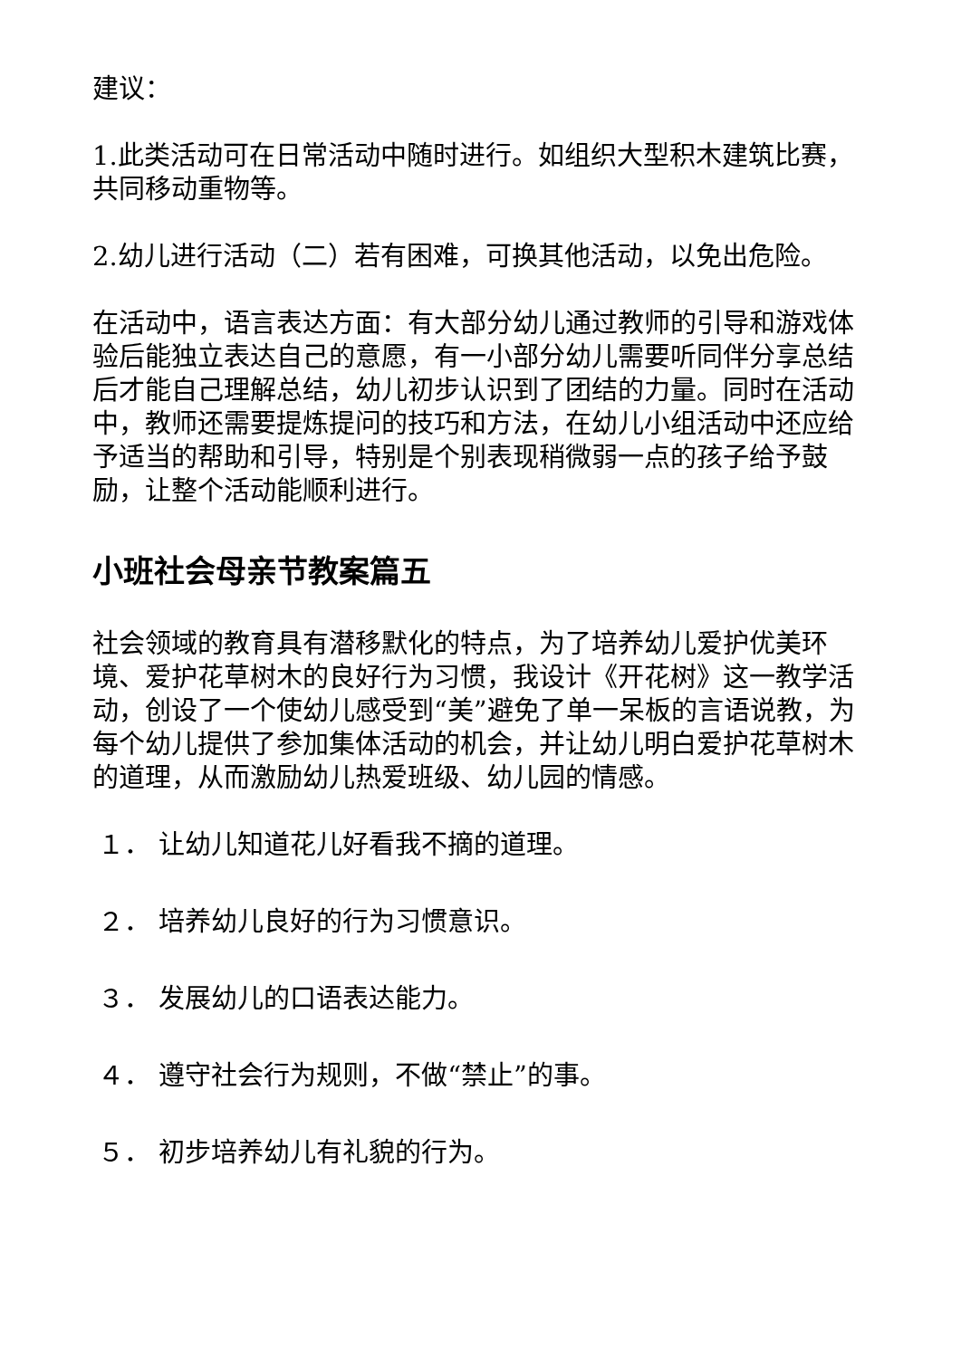建议：
1.此类活动可在日常活动中随时进行。如组织大型积木建筑比赛，共同移动重物等。
2.幼儿进行活动（二）若有困难，可换其他活动，以免出危险。
在活动中，语言表达方面：有大部分幼儿通过教师的引导和游戏体验后能独立表达自己的意愿，有一小部分幼儿需要听同伴分享总结后才能自己理解总结，幼儿初步认识到了团结的力量。同时在活动中，教师还需要提炼提问的技巧和方法，在幼儿小组活动中还应给予适当的帮助和引导，特别是个别表现稍微弱一点的孩子给予鼓励，让整个活动能顺利进行。
小班社会母亲节教案篇五
社会领域的教育具有潜移默化的特点，为了培养幼儿爱护优美环境、爱护花草树木的良好行为习惯，我设计《开花树》这一教学活动，创设了一个使幼儿感受到“美”避免了单一呆板的言语说教，为每个幼儿提供了参加集体活动的机会，并让幼儿明白爱护花草树木的道理，从而激励幼儿热爱班级、幼儿园的情感。
１． 让幼儿知道花儿好看我不摘的道理。
２． 培养幼儿良好的行为习惯意识。
３． 发展幼儿的口语表达能力。
４． 遵守社会行为规则，不做“禁止”的事。
５． 初步培养幼儿有礼貌的行为。